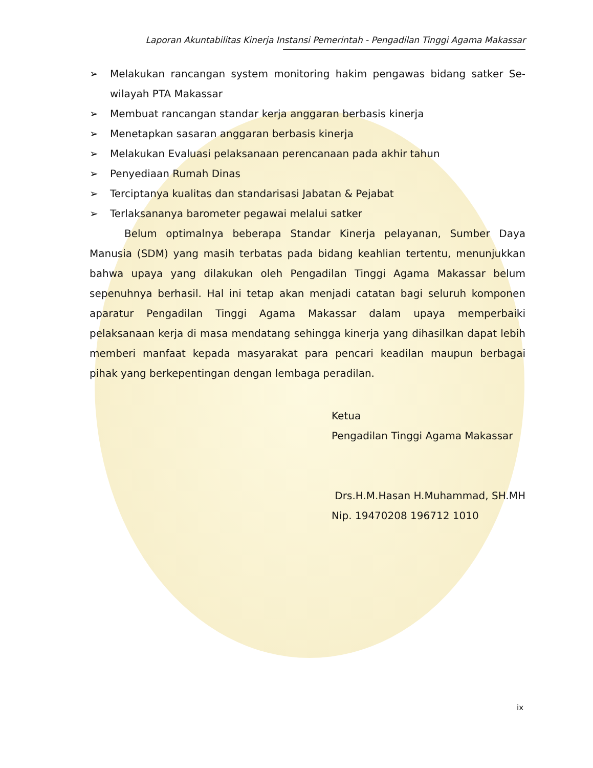Laporan Akuntabilitas Kinerja Instansi Pemerintah - Pengadilan Tinggi Agama Makassar
➢ Melakukan rancangan system monitoring hakim pengawas bidang satker Se-wilayah PTA Makassar
➢ Membuat rancangan standar kerja anggaran berbasis kinerja
➢ Menetapkan sasaran anggaran berbasis kinerja
➢ Melakukan Evaluasi pelaksanaan perencanaan pada akhir tahun
➢ Penyediaan Rumah Dinas
➢ Terciptanya kualitas dan standarisasi Jabatan & Pejabat
➢ Terlaksananya barometer pegawai melalui satker
Belum optimalnya beberapa Standar Kinerja pelayanan, Sumber Daya Manusia (SDM) yang masih terbatas pada bidang keahlian tertentu, menunjukkan bahwa upaya yang dilakukan oleh Pengadilan Tinggi Agama Makassar belum sepenuhnya berhasil. Hal ini tetap akan menjadi catatan bagi seluruh komponen aparatur Pengadilan Tinggi Agama Makassar dalam upaya memperbaiki pelaksanaan kerja di masa mendatang sehingga kinerja yang dihasilkan dapat lebih memberi manfaat kepada masyarakat para pencari keadilan maupun berbagai pihak yang berkepentingan dengan lembaga peradilan.
Ketua
Pengadilan Tinggi Agama Makassar
Drs.H.M.Hasan H.Muhammad, SH.MH
Nip. 19470208 196712 1010
ix